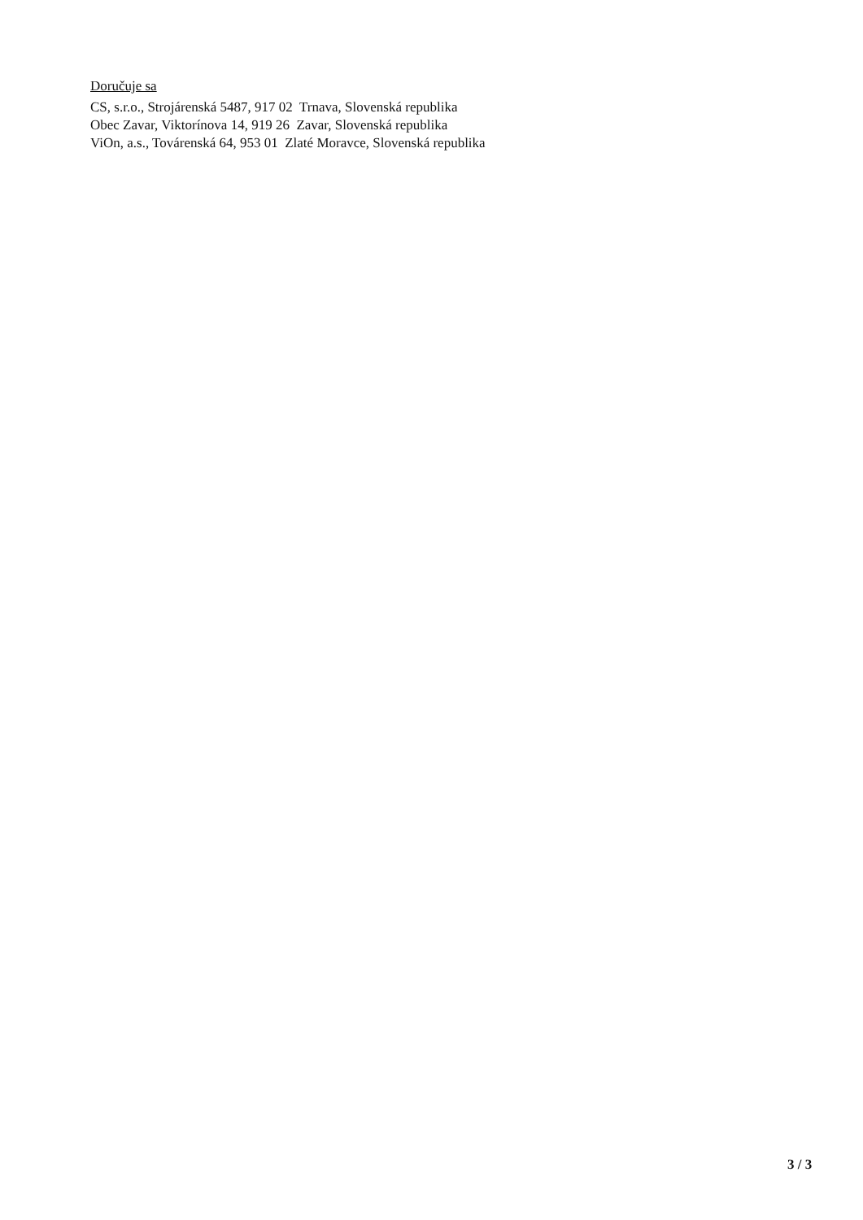Doručuje sa
CS, s.r.o., Strojárenská 5487, 917 02 Trnava, Slovenská republika
Obec Zavar, Viktorínova 14, 919 26 Zavar, Slovenská republika
ViOn, a.s., Továrenská 64, 953 01 Zlaté Moravce, Slovenská republika
3 / 3